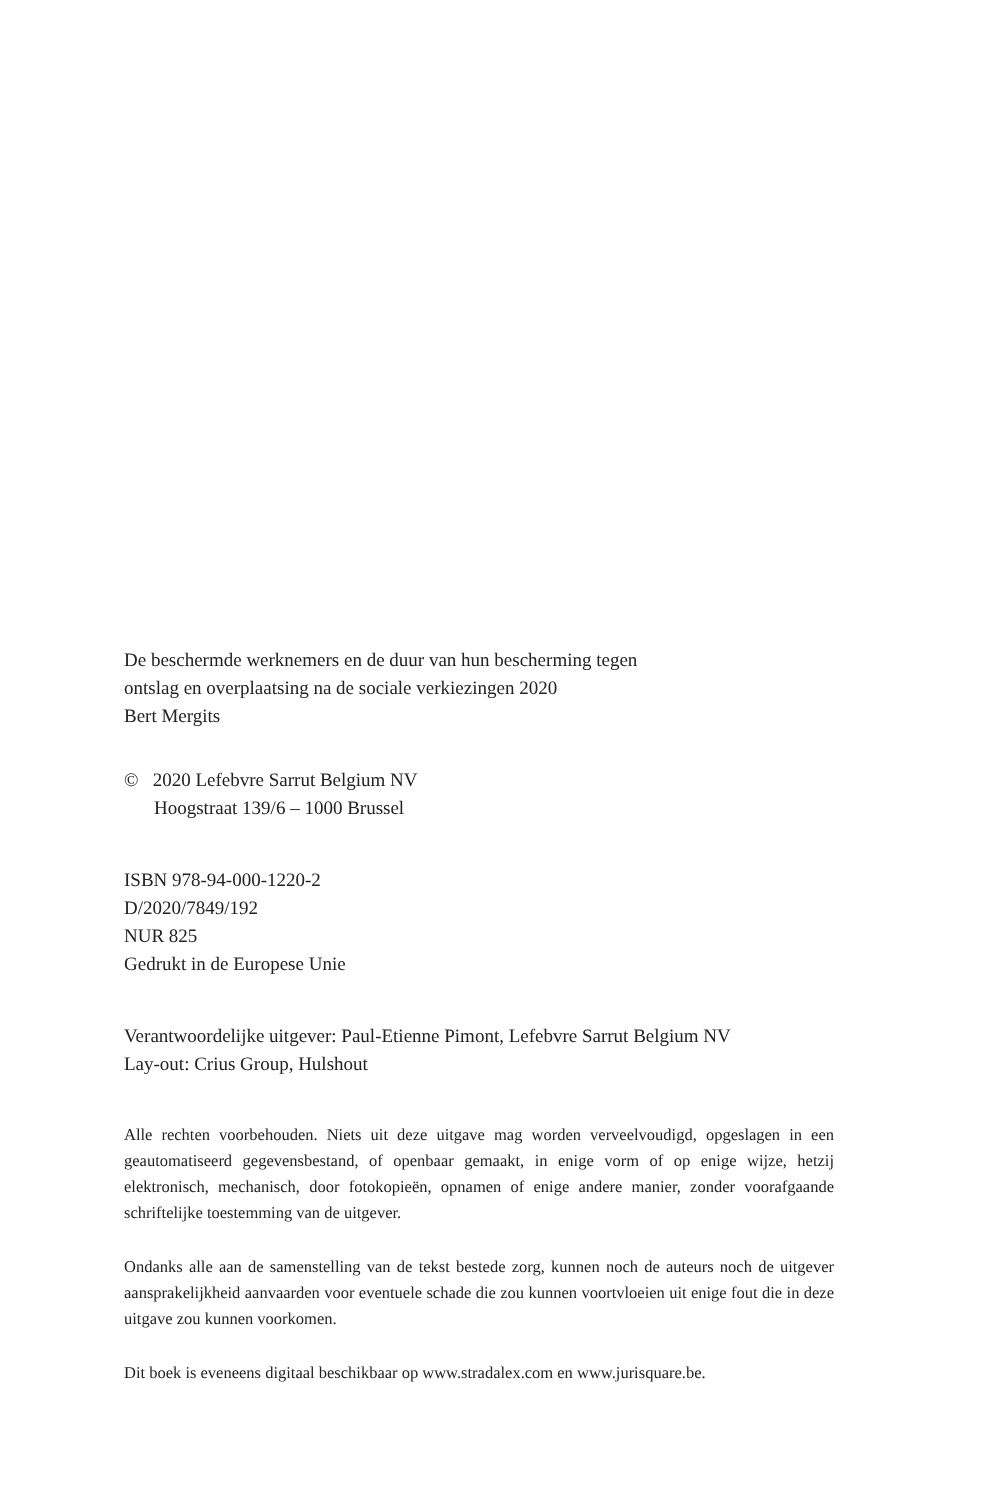De beschermde werknemers en de duur van hun bescherming tegen
ontslag en overplaatsing na de sociale verkiezingen 2020
Bert Mergits
© 2020 Lefebvre Sarrut Belgium NV
Hoogstraat 139/6 – 1000 Brussel
ISBN 978-94-000-1220-2
D/2020/7849/192
NUR 825
Gedrukt in de Europese Unie
Verantwoordelijke uitgever: Paul-Etienne Pimont, Lefebvre Sarrut Belgium NV
Lay-out: Crius Group, Hulshout
Alle rechten voorbehouden. Niets uit deze uitgave mag worden verveelvoudigd, opgeslagen in een geautomatiseerd gegevensbestand, of openbaar gemaakt, in enige vorm of op enige wijze, hetzij elektronisch, mechanisch, door fotokopieën, opnamen of enige andere manier, zonder voorafgaande schriftelijke toestemming van de uitgever.
Ondanks alle aan de samenstelling van de tekst bestede zorg, kunnen noch de auteurs noch de uitgever aansprakelijkheid aanvaarden voor eventuele schade die zou kunnen voortvloeien uit enige fout die in deze uitgave zou kunnen voorkomen.
Dit boek is eveneens digitaal beschikbaar op www.stradalex.com en www.jurisquare.be.